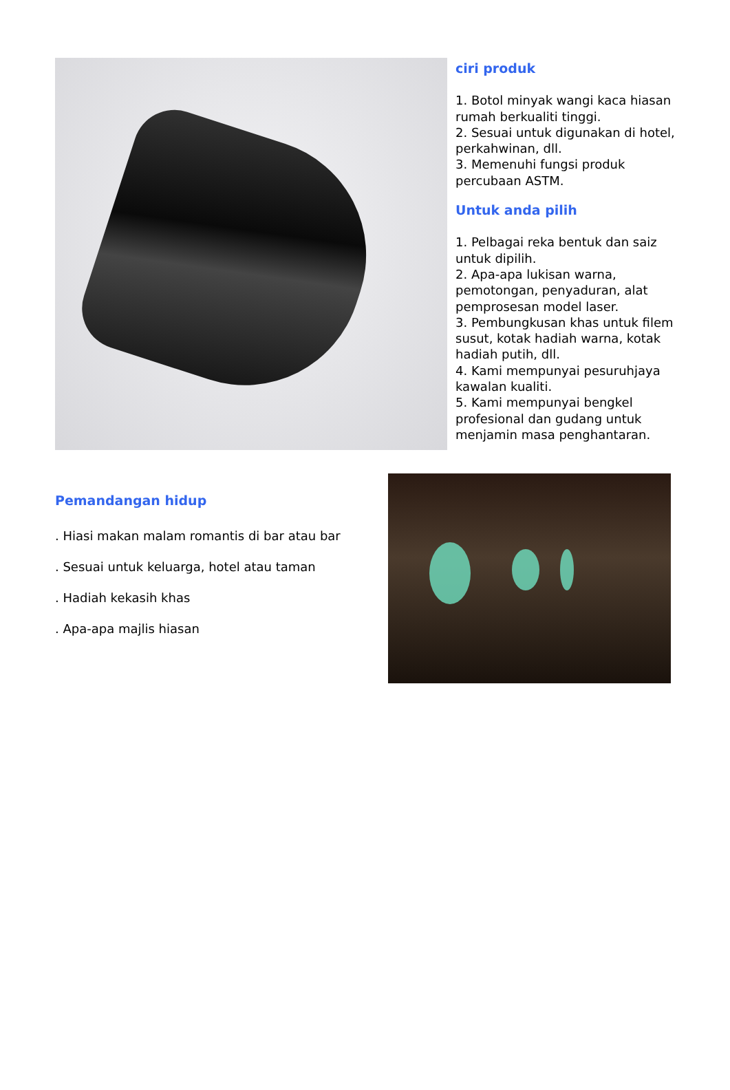ciri produk
1. Botol minyak wangi kaca hiasan rumah berkualiti tinggi.
2. Sesuai untuk digunakan di hotel, perkahwinan, dll.
3. Memenuhi fungsi produk percubaan ASTM.
Untuk anda pilih
1. Pelbagai reka bentuk dan saiz untuk dipilih.
2. Apa-apa lukisan warna, pemotongan, penyaduran, alat pemprosesan model laser.
3. Pembungkusan khas untuk filem susut, kotak hadiah warna, kotak hadiah putih, dll.
4. Kami mempunyai pesuruhjaya kawalan kualiti.
5. Kami mempunyai bengkel profesional dan gudang untuk menjamin masa penghantaran.
Pemandangan hidup
. Hiasi makan malam romantis di bar atau bar
. Sesuai untuk keluarga, hotel atau taman
. Hadiah kekasih khas
. Apa-apa majlis hiasan